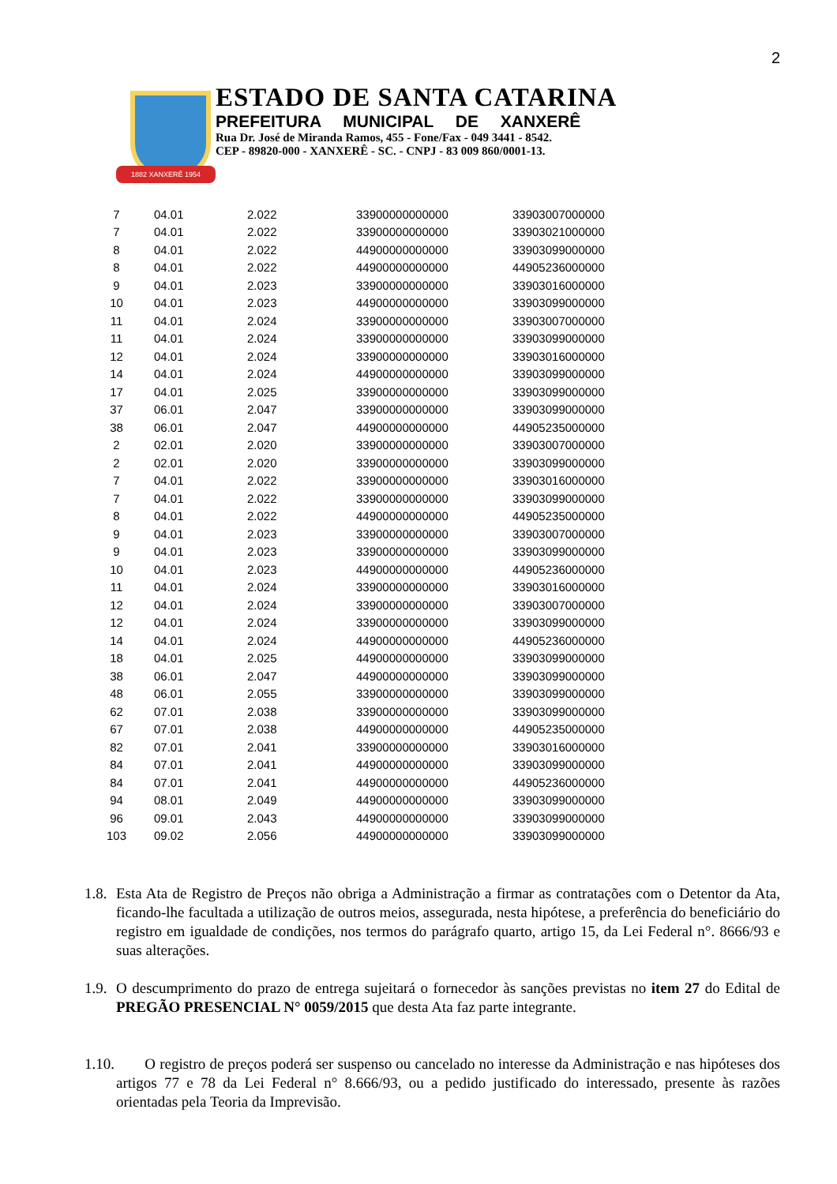2
1882 XANXERÊ 1954
ESTADO DE SANTA CATARINA
PREFEITURA MUNICIPAL DE XANXERÊ
Rua Dr. José de Miranda Ramos, 455 - Fone/Fax - 049 3441 - 8542.
CEP - 89820-000 - XANXERÊ - SC. - CNPJ - 83 009 860/0001-13.
| 7 | 04.01 | 2.022 | 33900000000000 | 33903007000000 |
| 7 | 04.01 | 2.022 | 33900000000000 | 33903021000000 |
| 8 | 04.01 | 2.022 | 44900000000000 | 33903099000000 |
| 8 | 04.01 | 2.022 | 44900000000000 | 44905236000000 |
| 9 | 04.01 | 2.023 | 33900000000000 | 33903016000000 |
| 10 | 04.01 | 2.023 | 44900000000000 | 33903099000000 |
| 11 | 04.01 | 2.024 | 33900000000000 | 33903007000000 |
| 11 | 04.01 | 2.024 | 33900000000000 | 33903099000000 |
| 12 | 04.01 | 2.024 | 33900000000000 | 33903016000000 |
| 14 | 04.01 | 2.024 | 44900000000000 | 33903099000000 |
| 17 | 04.01 | 2.025 | 33900000000000 | 33903099000000 |
| 37 | 06.01 | 2.047 | 33900000000000 | 33903099000000 |
| 38 | 06.01 | 2.047 | 44900000000000 | 44905235000000 |
| 2 | 02.01 | 2.020 | 33900000000000 | 33903007000000 |
| 2 | 02.01 | 2.020 | 33900000000000 | 33903099000000 |
| 7 | 04.01 | 2.022 | 33900000000000 | 33903016000000 |
| 7 | 04.01 | 2.022 | 33900000000000 | 33903099000000 |
| 8 | 04.01 | 2.022 | 44900000000000 | 44905235000000 |
| 9 | 04.01 | 2.023 | 33900000000000 | 33903007000000 |
| 9 | 04.01 | 2.023 | 33900000000000 | 33903099000000 |
| 10 | 04.01 | 2.023 | 44900000000000 | 44905236000000 |
| 11 | 04.01 | 2.024 | 33900000000000 | 33903016000000 |
| 12 | 04.01 | 2.024 | 33900000000000 | 33903007000000 |
| 12 | 04.01 | 2.024 | 33900000000000 | 33903099000000 |
| 14 | 04.01 | 2.024 | 44900000000000 | 44905236000000 |
| 18 | 04.01 | 2.025 | 44900000000000 | 33903099000000 |
| 38 | 06.01 | 2.047 | 44900000000000 | 33903099000000 |
| 48 | 06.01 | 2.055 | 33900000000000 | 33903099000000 |
| 62 | 07.01 | 2.038 | 33900000000000 | 33903099000000 |
| 67 | 07.01 | 2.038 | 44900000000000 | 44905235000000 |
| 82 | 07.01 | 2.041 | 33900000000000 | 33903016000000 |
| 84 | 07.01 | 2.041 | 44900000000000 | 33903099000000 |
| 84 | 07.01 | 2.041 | 44900000000000 | 44905236000000 |
| 94 | 08.01 | 2.049 | 44900000000000 | 33903099000000 |
| 96 | 09.01 | 2.043 | 44900000000000 | 33903099000000 |
| 103 | 09.02 | 2.056 | 44900000000000 | 33903099000000 |
1.8. Esta Ata de Registro de Preços não obriga a Administração a firmar as contratações com o Detentor da Ata, ficando-lhe facultada a utilização de outros meios, assegurada, nesta hipótese, a preferência do beneficiário do registro em igualdade de condições, nos termos do parágrafo quarto, artigo 15, da Lei Federal n°. 8666/93 e suas alterações.
1.9. O descumprimento do prazo de entrega sujeitará o fornecedor às sanções previstas no item 27 do Edital de PREGÃO PRESENCIAL N° 0059/2015 que desta Ata faz parte integrante.
1.10. O registro de preços poderá ser suspenso ou cancelado no interesse da Administração e nas hipóteses dos artigos 77 e 78 da Lei Federal n° 8.666/93, ou a pedido justificado do interessado, presente às razões orientadas pela Teoria da Imprevisão.